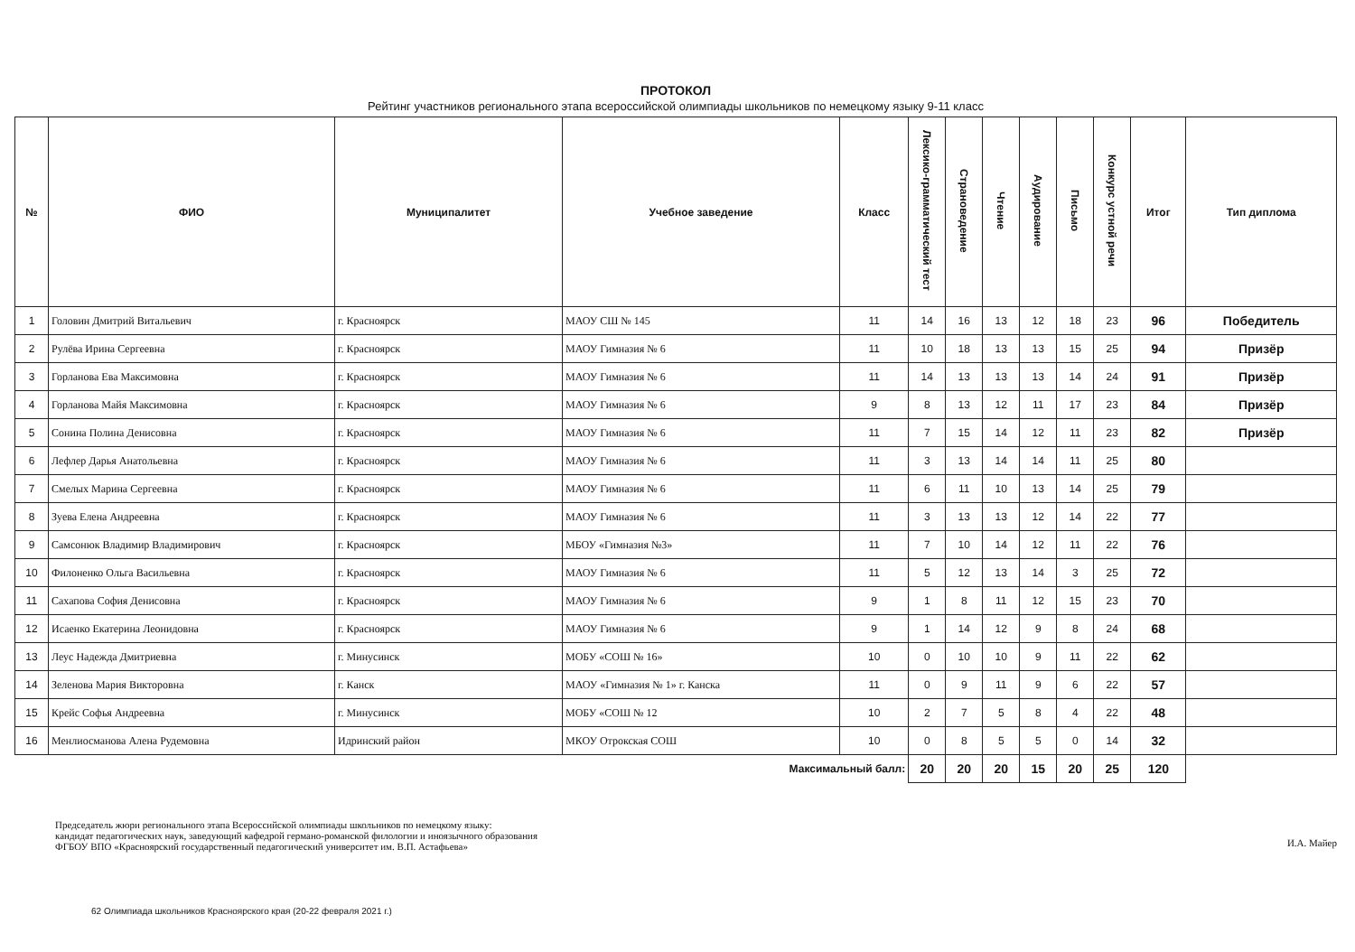ПРОТОКОЛ
Рейтинг участников регионального этапа всероссийской олимпиады школьников по немецкому языку 9-11 класс
| № | ФИО | Муниципалитет | Учебное заведение | Класс | Лексико-грамматический тест | Страноведение | Чтение | Аудирование | Письмо | Конкурс устной речи | Итог | Тип диплома |
| --- | --- | --- | --- | --- | --- | --- | --- | --- | --- | --- | --- | --- |
| 1 | Головин Дмитрий Витальевич | г. Красноярск | МАОУ СШ № 145 | 11 | 14 | 16 | 13 | 12 | 18 | 23 | 96 | Победитель |
| 2 | Рулёва Ирина Сергеевна | г. Красноярск | МАОУ Гимназия № 6 | 11 | 10 | 18 | 13 | 13 | 15 | 25 | 94 | Призёр |
| 3 | Горланова Ева Максимовна | г. Красноярск | МАОУ Гимназия № 6 | 11 | 14 | 13 | 13 | 13 | 14 | 24 | 91 | Призёр |
| 4 | Горланова Майя Максимовна | г. Красноярск | МАОУ Гимназия № 6 | 9 | 8 | 13 | 12 | 11 | 17 | 23 | 84 | Призёр |
| 5 | Сонина Полина Денисовна | г. Красноярск | МАОУ Гимназия № 6 | 11 | 7 | 15 | 14 | 12 | 11 | 23 | 82 | Призёр |
| 6 | Лефлер Дарья Анатольевна | г. Красноярск | МАОУ Гимназия № 6 | 11 | 3 | 13 | 14 | 14 | 11 | 25 | 80 | |
| 7 | Смелых Марина Сергеевна | г. Красноярск | МАОУ Гимназия № 6 | 11 | 6 | 11 | 10 | 13 | 14 | 25 | 79 | |
| 8 | Зуева Елена Андреевна | г. Красноярск | МАОУ Гимназия № 6 | 11 | 3 | 13 | 13 | 12 | 14 | 22 | 77 | |
| 9 | Самсонюк Владимир Владимирович | г. Красноярск | МБОУ «Гимназия №3» | 11 | 7 | 10 | 14 | 12 | 11 | 22 | 76 | |
| 10 | Филоненко Ольга Васильевна | г. Красноярск | МАОУ Гимназия № 6 | 11 | 5 | 12 | 13 | 14 | 3 | 25 | 72 | |
| 11 | Сахапова София Денисовна | г. Красноярск | МАОУ Гимназия № 6 | 9 | 1 | 8 | 11 | 12 | 15 | 23 | 70 | |
| 12 | Исаенко Екатерина Леонидовна | г. Красноярск | МАОУ Гимназия № 6 | 9 | 1 | 14 | 12 | 9 | 8 | 24 | 68 | |
| 13 | Леус Надежда Дмитриевна | г. Минусинск | МОБУ «СОШ № 16» | 10 | 0 | 10 | 10 | 9 | 11 | 22 | 62 | |
| 14 | Зеленова Мария Викторовна | г. Канск | МАОУ «Гимназия № 1» г. Канска | 11 | 0 | 9 | 11 | 9 | 6 | 22 | 57 | |
| 15 | Крейс Софья Андреевна | г. Минусинск | МОБУ «СОШ № 12 | 10 | 2 | 7 | 5 | 8 | 4 | 22 | 48 | |
| 16 | Менлиосманова Алена Рудемовна | Идринский район | МКОУ Отрокская СОШ | 10 | 0 | 8 | 5 | 5 | 0 | 14 | 32 | |
| Максимальный балл: | | | | | 20 | 20 | 20 | 15 | 20 | 25 | 120 | |
Председатель жюри регионального этапа Всероссийской олимпиады школьников по немецкому языку:
кандидат педагогических наук, заведующий кафедрой германо-романской филологии и иноязычного образования
ФГБОУ ВПО «Красноярский государственный педагогический университет им. В.П. Астафьева»
И.А. Майер
62 Олимпиада школьников Красноярского края (20-22 февраля 2021 г.)